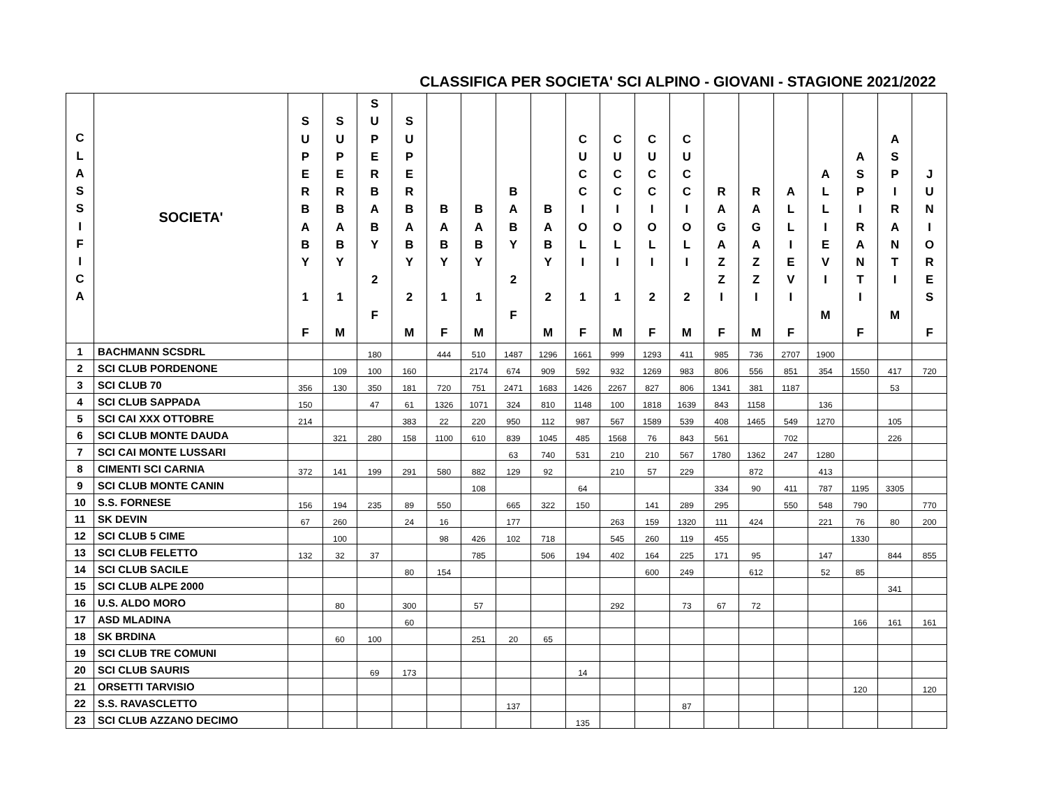CLASSIFICA PER SOCIETA' SCI ALPINO - GIOVANI - STAGIONE 2021/2022
| C L A S S I F I C A | SOCIETA' | S U P E R B A B Y 1 F | S U P E R B A B Y 1 M | S U P E R B A B Y 2 F | S U P E R B A B Y 2 M | B A B Y 1 F | B A B Y 1 M | B A B Y 2 F | B A B Y 2 M | C U C C I O L I 1 F | C U C C I O L I 1 M | C U C C I O L I 2 F | C U C C I O L I 2 M | R A G A Z Z I F | R A G A Z Z I M | A L L I E V I F | A L L I E V I M | A S P I R A N T I F | A S P I R A N T I M | J U N I O R E S F |
| --- | --- | --- | --- | --- | --- | --- | --- | --- | --- | --- | --- | --- | --- | --- | --- | --- | --- | --- | --- | --- |
| 1 | BACHMANN SCSDRL | | | 180 | | 444 | 510 | 1487 | 1296 | 1661 | 999 | 1293 | 411 | 985 | 736 | 2707 | 1900 | | | |
| 2 | SCI CLUB PORDENONE | | 109 | 100 | 160 | | 2174 | 674 | 909 | 592 | 932 | 1269 | 983 | 806 | 556 | 851 | 354 | 1550 | 417 | 720 |
| 3 | SCI CLUB 70 | 356 | 130 | 350 | 181 | 720 | 751 | 2471 | 1683 | 1426 | 2267 | 827 | 806 | 1341 | 381 | 1187 | | | 53 | |
| 4 | SCI CLUB SAPPADA | 150 | | 47 | 61 | 1326 | 1071 | 324 | 810 | 1148 | 100 | 1818 | 1639 | 843 | 1158 | | 136 | | | |
| 5 | SCI CAI XXX OTTOBRE | 214 | | | 383 | 22 | 220 | 950 | 112 | 987 | 567 | 1589 | 539 | 408 | 1465 | 549 | 1270 | | 105 | |
| 6 | SCI CLUB MONTE DAUDA | | 321 | 280 | 158 | 1100 | 610 | 839 | 1045 | 485 | 1568 | 76 | 843 | 561 | | 702 | | | 226 | |
| 7 | SCI CAI MONTE LUSSARI | | | | | | | 63 | 740 | 531 | 210 | 210 | 567 | 1780 | 1362 | 247 | 1280 | | | |
| 8 | CIMENTI SCI CARNIA | 372 | 141 | 199 | 291 | 580 | 882 | 129 | 92 | | 210 | 57 | 229 | | 872 | | 413 | | | |
| 9 | SCI CLUB MONTE CANIN | | | | | | 108 | | | 64 | | | | 334 | 90 | 411 | 787 | 1195 | 3305 | |
| 10 | S.S. FORNESE | 156 | 194 | 235 | 89 | 550 | | 665 | 322 | 150 | | 141 | 289 | 295 | | 550 | 548 | 790 | | 770 |
| 11 | SK DEVIN | 67 | 260 | | 24 | 16 | | 177 | | | 263 | 159 | 1320 | 111 | 424 | | 221 | 76 | 80 | 200 |
| 12 | SCI CLUB 5 CIME | | 100 | | | 98 | 426 | 102 | 718 | | 545 | 260 | 119 | 455 | | | | 1330 | | |
| 13 | SCI CLUB FELETTO | 132 | 32 | 37 | | | 785 | | 506 | 194 | 402 | 164 | 225 | 171 | 95 | | 147 | | 844 | 855 |
| 14 | SCI CLUB SACILE | | | | 80 | 154 | | | | | | 600 | 249 | | 612 | | 52 | 85 | | |
| 15 | SCI CLUB ALPE 2000 | | | | | | | | | | | | | | | | | | 341 | |
| 16 | U.S. ALDO MORO | | 80 | | 300 | | 57 | | | | 292 | | 73 | 67 | 72 | | | | | |
| 17 | ASD MLADINA | | | | 60 | | | | | | | | | | | | | 166 | 161 | 161 |
| 18 | SK BRDINA | | 60 | 100 | | | 251 | 20 | 65 | | | | | | | | | | | |
| 19 | SCI CLUB TRE COMUNI | | | | | | | | | | | | | | | | | | | |
| 20 | SCI CLUB SAURIS | | | 69 | 173 | | | | | 14 | | | | | | | | | | |
| 21 | ORSETTI TARVISIO | | | | | | | | | | | | | | | | | 120 | | 120 |
| 22 | S.S. RAVASCLETTO | | | | | | | 137 | | | | | 87 | | | | | | | |
| 23 | SCI CLUB AZZANO DECIMO | | | | | | | | | 135 | | | | | | | | | | |